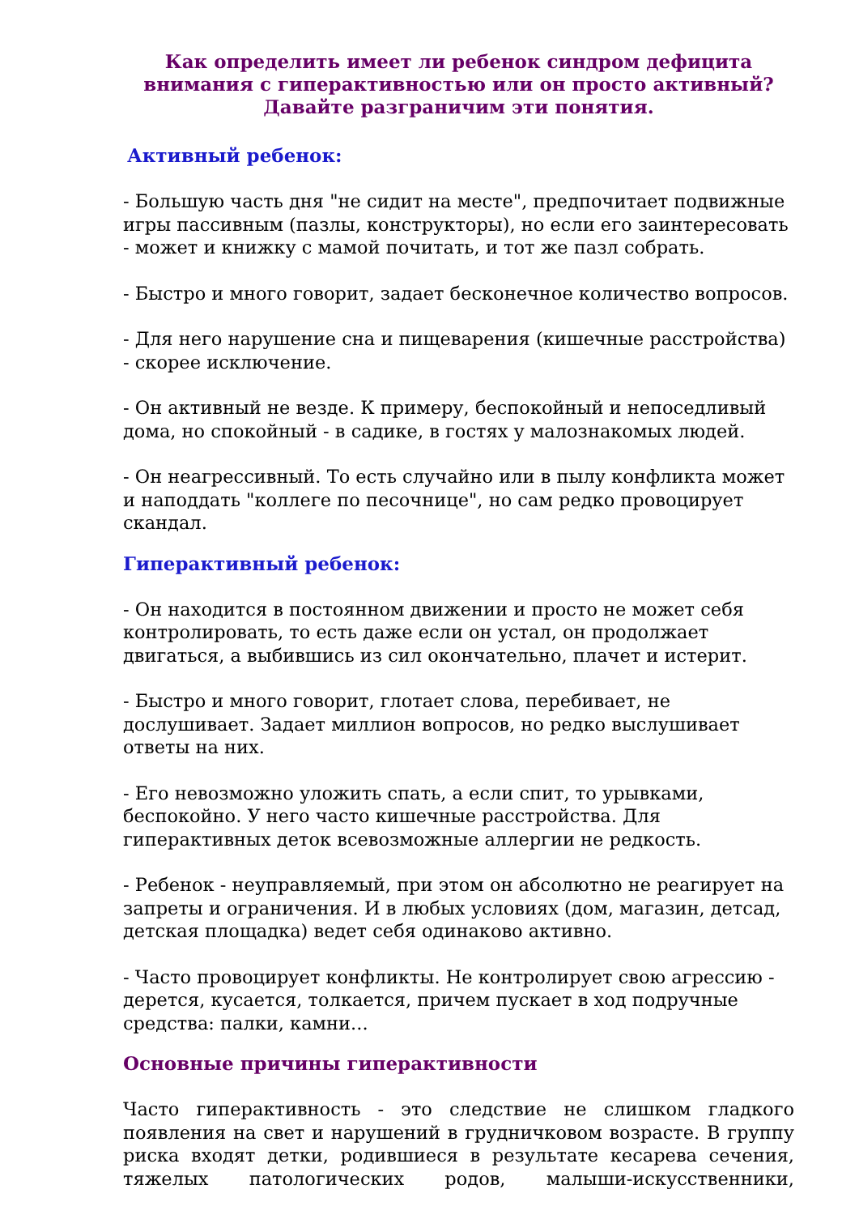Как определить имеет ли ребенок синдром дефицита внимания с гиперактивностью или он просто активный? Давайте разграничим эти понятия.
Активный ребенок:
- Большую часть дня "не сидит на месте", предпочитает подвижные игры пассивным (пазлы, конструкторы), но если его заинтересовать - может и книжку с мамой почитать, и тот же пазл собрать.
- Быстро и много говорит, задает бесконечное количество вопросов.
- Для него нарушение сна и пищеварения (кишечные расстройства) - скорее исключение.
- Он активный не везде. К примеру, беспокойный и непоседливый дома, но спокойный - в садике, в гостях у малознакомых людей.
- Он неагрессивный. То есть случайно или в пылу конфликта может и наподдать "коллеге по песочнице", но сам редко провоцирует скандал.
Гиперактивный ребенок:
- Он находится в постоянном движении и просто не может себя контролировать, то есть даже если он устал, он продолжает двигаться, а выбившись из сил окончательно, плачет и истерит.
- Быстро и много говорит, глотает слова, перебивает, не дослушивает. Задает миллион вопросов, но редко выслушивает ответы на них.
- Его невозможно уложить спать, а если спит, то урывками, беспокойно. У него часто кишечные расстройства. Для гиперактивных деток всевозможные аллергии не редкость.
- Ребенок - неуправляемый, при этом он абсолютно не реагирует на запреты и ограничения. И в любых условиях (дом, магазин, детсад, детская площадка) ведет себя одинаково активно.
- Часто провоцирует конфликты. Не контролирует свою агрессию - дерется, кусается, толкается, причем пускает в ход подручные средства: палки, камни...
Основные причины гиперактивности
Часто гиперактивность - это следствие не слишком гладкого появления на свет и нарушений в грудничковом возрасте. В группу риска входят детки, родившиеся в результате кесарева сечения, тяжелых патологических родов, малыши-искусственники,